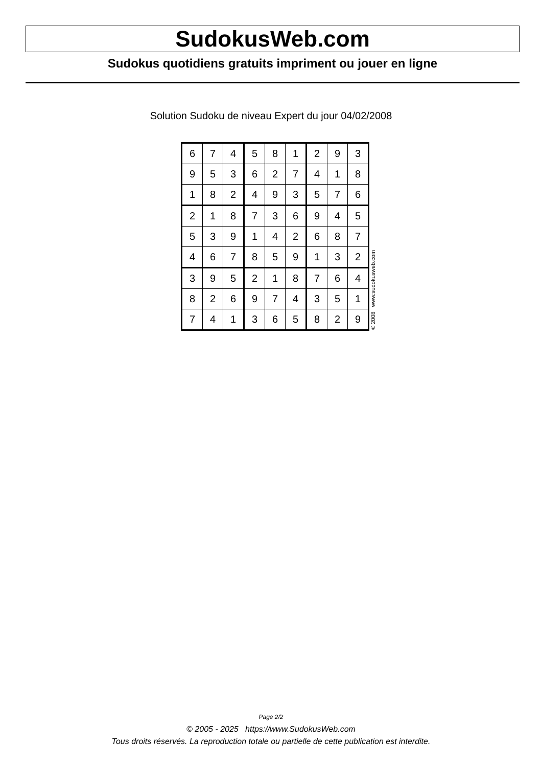SudokusWeb.com
Sudokus quotidiens gratuits impriment ou jouer en ligne
Solution Sudoku de niveau Expert du jour 04/02/2008
| 6 | 7 | 4 | 5 | 8 | 1 | 2 | 9 | 3 |
| 9 | 5 | 3 | 6 | 2 | 7 | 4 | 1 | 8 |
| 1 | 8 | 2 | 4 | 9 | 3 | 5 | 7 | 6 |
| 2 | 1 | 8 | 7 | 3 | 6 | 9 | 4 | 5 |
| 5 | 3 | 9 | 1 | 4 | 2 | 6 | 8 | 7 |
| 4 | 6 | 7 | 8 | 5 | 9 | 1 | 3 | 2 |
| 3 | 9 | 5 | 2 | 1 | 8 | 7 | 6 | 4 |
| 8 | 2 | 6 | 9 | 7 | 4 | 3 | 5 | 1 |
| 7 | 4 | 1 | 3 | 6 | 5 | 8 | 2 | 9 |
© 2008 www.sudokusweb.com
Page 2/2
© 2005 - 2025 https://www.SudokusWeb.com
Tous droits réservés. La reproduction totale ou partielle de cette publication est interdite.